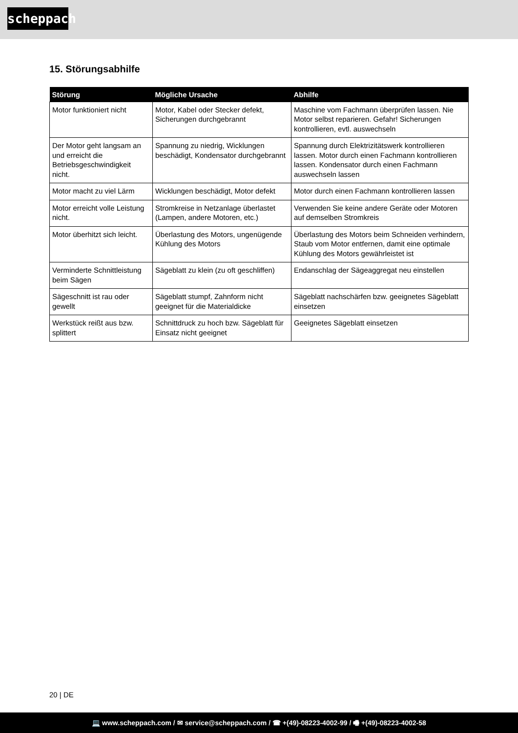scheppach
15. Störungsabhilfe
| Störung | Mögliche Ursache | Abhilfe |
| --- | --- | --- |
| Motor funktioniert nicht | Motor, Kabel oder Stecker defekt, Sicherungen durchgebrannt | Maschine vom Fachmann überprüfen lassen. Nie Motor selbst reparieren. Gefahr! Sicherungen kontrollieren, evtl. auswechseln |
| Der Motor geht langsam an und erreicht die Betriebsgeschwindigkeit nicht. | Spannung zu niedrig, Wicklungen beschädigt, Kondensator durchgebrannt | Spannung durch Elektrizitätswerk kontrollieren lassen. Motor durch einen Fachmann kontrollieren lassen. Kondensator durch einen Fachmann auswechseln lassen |
| Motor macht zu viel Lärm | Wicklungen beschädigt, Motor defekt | Motor durch einen Fachmann kontrollieren lassen |
| Motor erreicht volle Leistung nicht. | Stromkreise in Netzanlage überlastet (Lampen, andere Motoren, etc.) | Verwenden Sie keine andere Geräte oder Motoren auf demselben Stromkreis |
| Motor überhitzt sich leicht. | Überlastung des Motors, ungenügende Kühlung des Motors | Überlastung des Motors beim Schneiden verhindern, Staub vom Motor entfernen, damit eine optimale Kühlung des Motors gewährleistet ist |
| Verminderte Schnittleistung beim Sägen | Sägeblatt zu klein (zu oft geschliffen) | Endanschlag der Sägeaggregat neu einstellen |
| Sägeschnitt ist rau oder gewellt | Sägeblatt stumpf, Zahnform nicht geeignet für die Materialdicke | Sägeblatt nachschärfen bzw. geeignetes Sägeblatt einsetzen |
| Werkstück reißt aus bzw. splittert | Schnittdruck zu hoch bzw. Sägeblatt für Einsatz nicht geeignet | Geeignetes Sägeblatt einsetzen |
20 | DE
💻 www.scheppach.com / ✉ service@scheppach.com / ☎ +(49)-08223-4002-99 / 🖷 +(49)-08223-4002-58